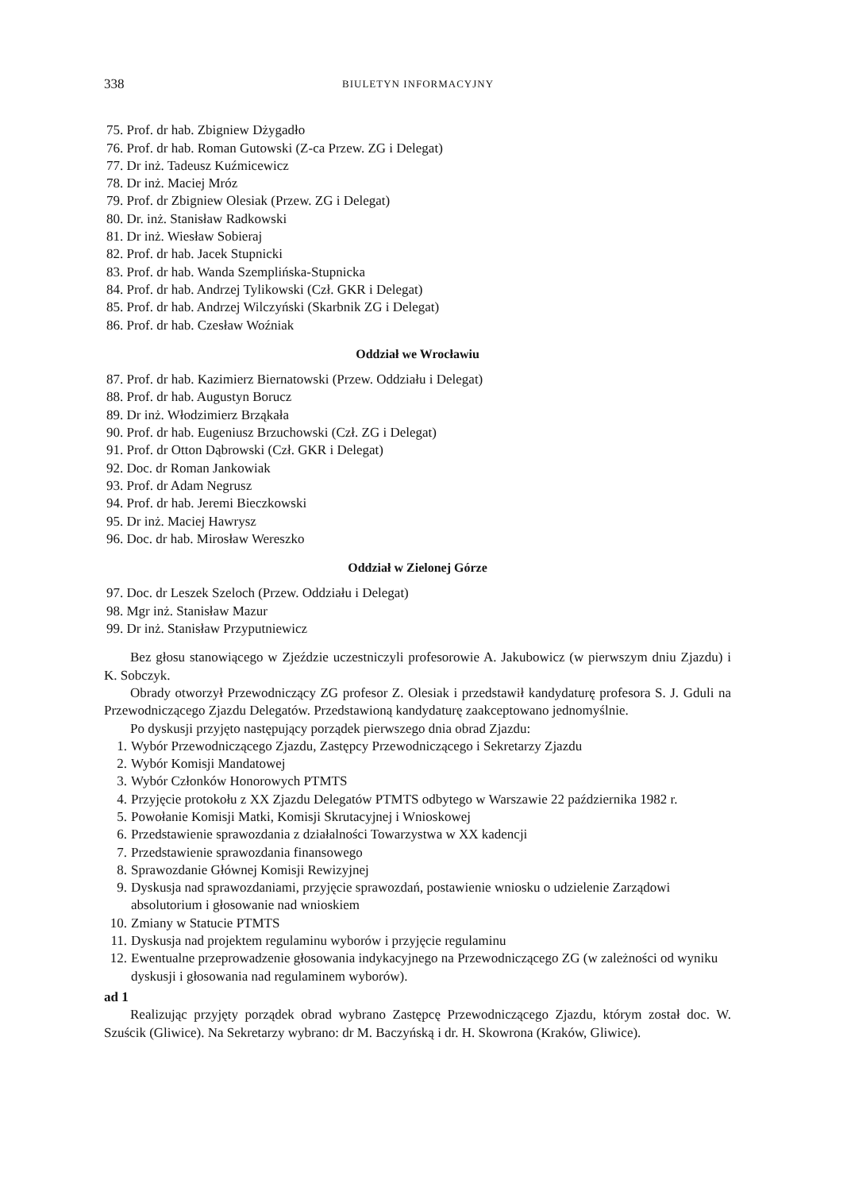338 BIULETYN INFORMACYJNY
75. Prof. dr hab. Zbigniew Dżygadło
76. Prof. dr hab. Roman Gutowski (Z-ca Przew. ZG i Delegat)
77. Dr inż. Tadeusz Kuźmicewicz
78. Dr inż. Maciej Mróz
79. Prof. dr Zbigniew Olesiak (Przew. ZG i Delegat)
80. Dr. inż. Stanisław Radkowski
81. Dr inż. Wiesław Sobieraj
82. Prof. dr hab. Jacek Stupnicki
83. Prof. dr hab. Wanda Szemplińska-Stupnicka
84. Prof. dr hab. Andrzej Tylikowski (Czł. GKR i Delegat)
85. Prof. dr hab. Andrzej Wilczyński (Skarbnik ZG i Delegat)
86. Prof. dr hab. Czesław Woźniak
Oddział we Wrocławiu
87. Prof. dr hab. Kazimierz Biernatowski (Przew. Oddziału i Delegat)
88. Prof. dr hab. Augustyn Borucz
89. Dr inż. Włodzimierz Brząkała
90. Prof. dr hab. Eugeniusz Brzuchowski (Czł. ZG i Delegat)
91. Prof. dr Otton Dąbrowski (Czł. GKR i Delegat)
92. Doc. dr Roman Jankowiak
93. Prof. dr Adam Negrusz
94. Prof. dr hab. Jeremi Bieczkowski
95. Dr inż. Maciej Hawrysz
96. Doc. dr hab. Mirosław Wereszko
Oddział w Zielonej Górze
97. Doc. dr Leszek Szeloch (Przew. Oddziału i Delegat)
98. Mgr inż. Stanisław Mazur
99. Dr inż. Stanisław Przyputniewicz
Bez głosu stanowiącego w Zjeździe uczestniczyli profesorowie A. Jakubowicz (w pierwszym dniu Zjazdu) i K. Sobczyk.
Obrady otworzył Przewodniczący ZG profesor Z. Olesiak i przedstawił kandydaturę profesora S. J. Gduli na Przewodniczącego Zjazdu Delegatów. Przedstawioną kandydaturę zaakceptowano jednomyślnie.
Po dyskusji przyjęto następujący porządek pierwszego dnia obrad Zjazdu:
1. Wybór Przewodniczącego Zjazdu, Zastępcy Przewodniczącego i Sekretarzy Zjazdu
2. Wybór Komisji Mandatowej
3. Wybór Członków Honorowych PTMTS
4. Przyjęcie protokołu z XX Zjazdu Delegatów PTMTS odbytego w Warszawie 22 października 1982 r.
5. Powołanie Komisji Matki, Komisji Skrutacyjnej i Wnioskowej
6. Przedstawienie sprawozdania z działalności Towarzystwa w XX kadencji
7. Przedstawienie sprawozdania finansowego
8. Sprawozdanie Głównej Komisji Rewizyjnej
9. Dyskusja nad sprawozdaniami, przyjęcie sprawozdań, postawienie wniosku o udzielenie Zarządowi absolutorium i głosowanie nad wnioskiem
10. Zmiany w Statucie PTMTS
11. Dyskusja nad projektem regulaminu wyborów i przyjęcie regulaminu
12. Ewentualne przeprowadzenie głosowania indykacyjnego na Przewodniczącego ZG (w zależności od wyniku dyskusji i głosowania nad regulaminem wyborów).
ad 1
Realizując przyjęty porządek obrad wybrano Zastępcę Przewodniczącego Zjazdu, którym został doc. W. Szuścik (Gliwice). Na Sekretarzy wybrano: dr M. Baczyńską i dr. H. Skowrona (Kraków, Gliwice).